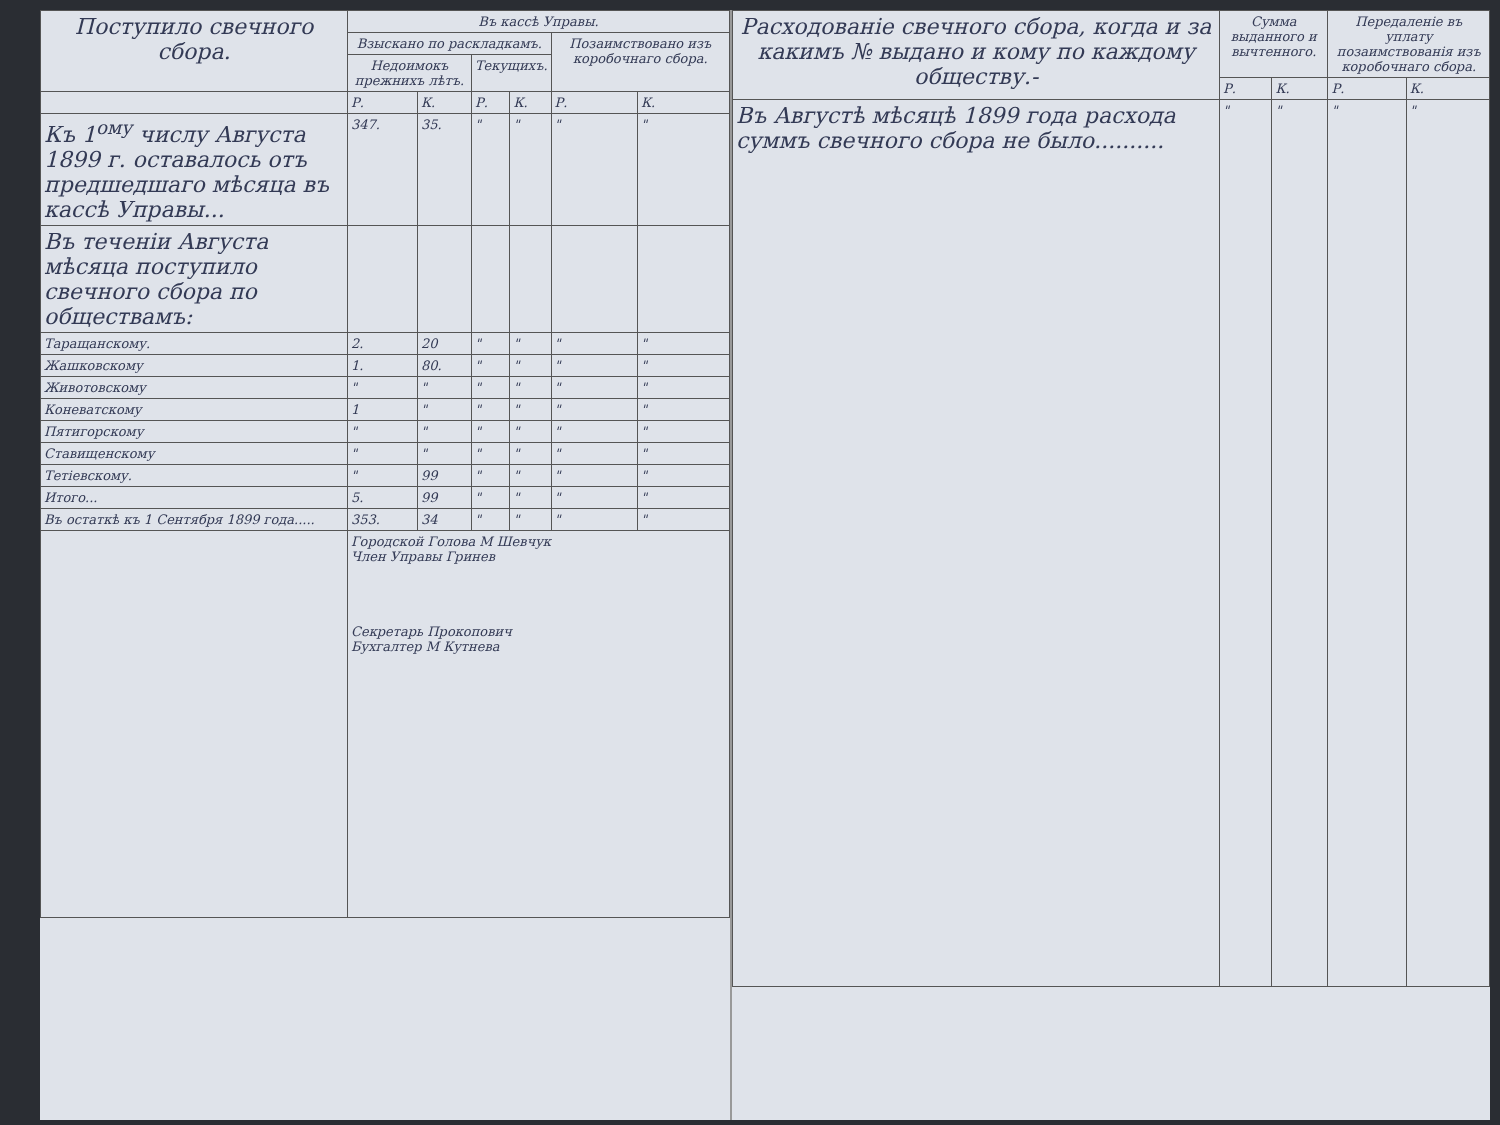| Поступило свечного сбора. | Въ кассѣ Управы. | | | | | |
| --- | --- | --- | --- | --- | --- | --- |
| | Взыскано по раскладкамъ. | | | | Позаимствовано изъ коробочнаго сбора. | |
| | Недоимокъ прежнихъ лѣтъ. | | Текущихъ. | | | |
| | Р. | К. | Р. | К. | Р. | К. |
| Къ 1<sup>ому</sup> числу Августа 1899 г. оставалось отъ предшедшаго мѣсяца въ кассѣ Управы... | 347. | 35. | " | " | " | " |
| Въ теченіи Августа мѣсяца поступило свечного сбора по обществамъ: | | | | | | |
| Таращанскому. | 2. | 20 | " | " | " | " |
| Жашковскому | 1. | 80. | " | " | " | " |
| Животовскому | " | " | " | " | " | " |
| Коневатскому | 1 | " | " | " | " | " |
| Пятигорскому | " | " | " | " | " | " |
| Ставищенскому | " | " | " | " | " | " |
| Тетіевскому. | " | 99 | " | " | " | " |
| Итого... | 5. | 99 | " | " | " | " |
| Въ остаткѣ къ 1 Сентября 1899 года..... | 353. | 34 | " | " | " | " |
| | Городской Голова М Шевчук Член Управы Гринев Секретарь Прокопович Бухгалтер М Кутнева | | | | | |
| Расходованіе свечного сбора, когда и за какимъ № выдано и кому по каждому обществу.- | Сумма выданного и вычтенного. | | Передаленіе въ уплату позаимствованія изъ коробочнаго сбора. | |
| --- | --- | --- | --- | --- |
| | Р. | К. | Р. | К. |
| Въ Августѣ мѣсяцѣ 1899 года расхода суммъ свечного сбора не было.......... | " | " | " | " |